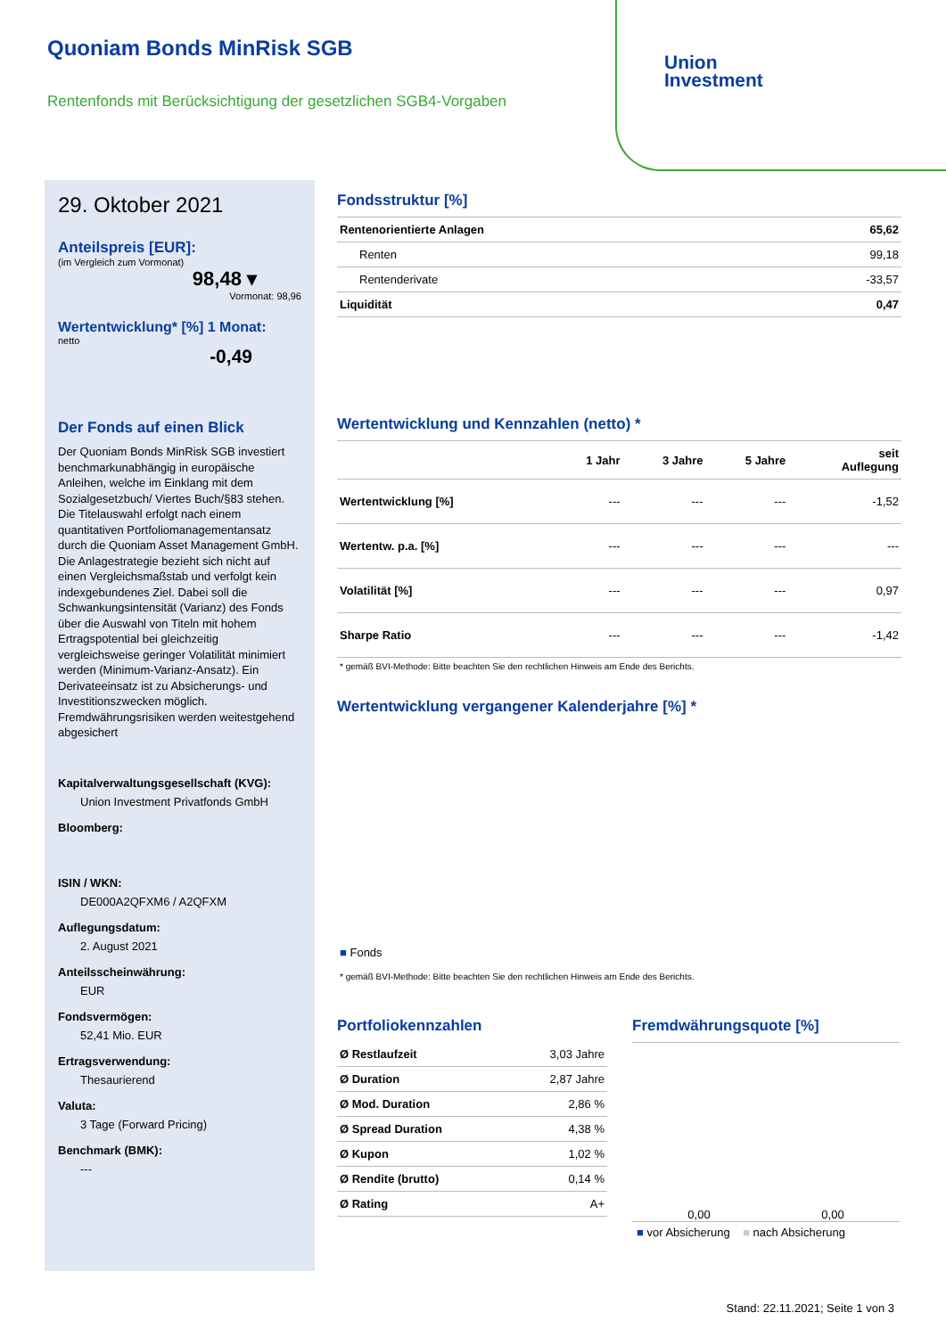Quoniam Bonds MinRisk SGB
Rentenfonds mit Berücksichtigung der gesetzlichen SGB4-Vorgaben
Union
Investment
29. Oktober 2021
Anteilspreis [EUR]:
(im Vergleich zum Vormonat)
98,48 ▾
Vormonat: 98,96
Wertentwicklung* [%] 1 Monat:
netto
-0,49
Der Fonds auf einen Blick
Der Quoniam Bonds MinRisk SGB investiert benchmarkunabhängig in europäische Anleihen, welche im Einklang mit dem Sozialgesetzbuch/ Viertes Buch/§83 stehen. Die Titelauswahl erfolgt nach einem quantitativen Portfoliomanagementansatz durch die Quoniam Asset Management GmbH. Die Anlagestrategie bezieht sich nicht auf einen Vergleichsmaßstab und verfolgt kein indexgebundenes Ziel. Dabei soll die Schwankungsintensität (Varianz) des Fonds über die Auswahl von Titeln mit hohem Ertragspotential bei gleichzeitig vergleichsweise geringer Volatilität minimiert werden (Minimum-Varianz-Ansatz). Ein Derivateeinsatz ist zu Absicherungs- und Investitionszwecken möglich. Fremdwährungsrisiken werden weitestgehend abgesichert
Kapitalverwaltungsgesellschaft (KVG):
Union Investment Privatfonds GmbH
Bloomberg:
ISIN / WKN:
DE000A2QFXM6 / A2QFXM
Auflegungsdatum:
2. August 2021
Anteilsscheinwährung:
EUR
Fondsvermögen:
52,41 Mio. EUR
Ertragsverwendung:
Thesaurierend
Valuta:
3 Tage (Forward Pricing)
Benchmark (BMK):
---
Fondsstruktur [%]
| Rentenorientierte Anlagen | 65,62 |
| Renten | 99,18 |
| Rentenderivate | -33,57 |
| Liquidität | 0,47 |
Wertentwicklung und Kennzahlen (netto) *
| | 1 Jahr | 3 Jahre | 5 Jahre | seit Auflegung |
| --- | --- | --- | --- | --- |
| Wertentwicklung [%] | --- | --- | --- | -1,52 |
| Wertentw. p.a. [%] | --- | --- | --- | --- |
| Volatilität [%] | --- | --- | --- | 0,97 |
| Sharpe Ratio | --- | --- | --- | -1,42 |
* gemäß BVI-Methode: Bitte beachten Sie den rechtlichen Hinweis am Ende des Berichts.
Wertentwicklung vergangener Kalenderjahre [%] *
■ Fonds
* gemäß BVI-Methode: Bitte beachten Sie den rechtlichen Hinweis am Ende des Berichts.
Portfoliokennzahlen
| Ø Restlaufzeit | 3,03 Jahre |
| Ø Duration | 2,87 Jahre |
| Ø Mod. Duration | 2,86 % |
| Ø Spread Duration | 4,38 % |
| Ø Kupon | 1,02 % |
| Ø Rendite (brutto) | 0,14 % |
| Ø Rating | A+ |
Fremdwährungsquote [%]
0,00 0,00
■ vor Absicherung ■ nach Absicherung
Stand: 22.11.2021; Seite 1 von 3